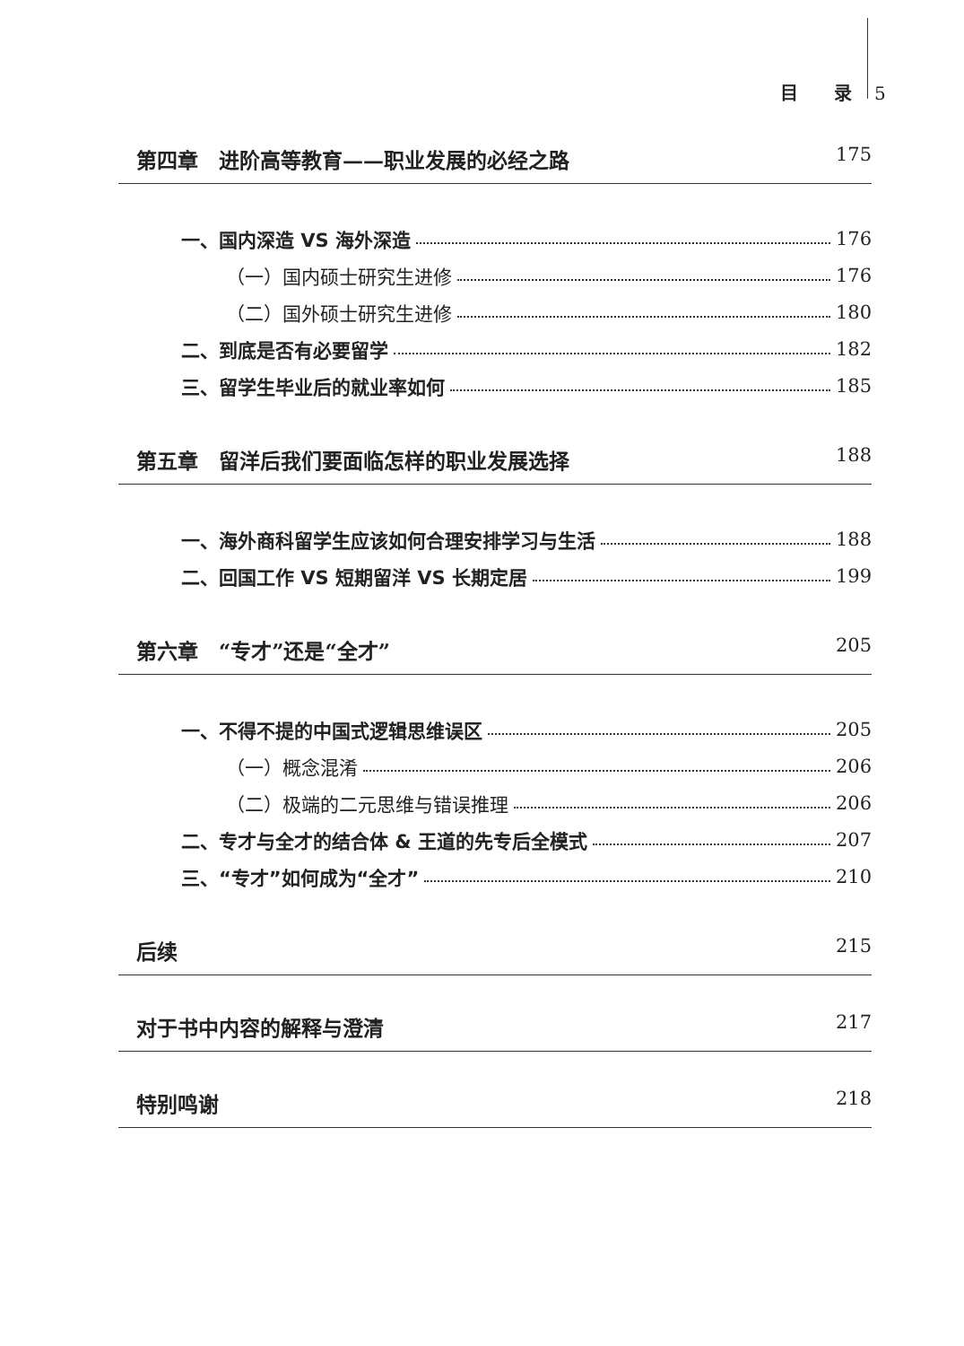目　　录 5
第四章　进阶高等教育——职业发展的必经之路 175
一、国内深造 VS 海外深造 176
（一）国内硕士研究生进修 176
（二）国外硕士研究生进修 180
二、到底是否有必要留学 182
三、留学生毕业后的就业率如何 185
第五章　留洋后我们要面临怎样的职业发展选择 188
一、海外商科留学生应该如何合理安排学习与生活 188
二、回国工作 VS 短期留洋 VS 长期定居 199
第六章　“专才”还是“全才” 205
一、不得不提的中国式逻辑思维误区 205
（一）概念混淆 206
（二）极端的二元思维与错误推理 206
二、专才与全才的结合体 & 王道的先专后全模式 207
三、“专才”如何成为“全才” 210
后续 215
对于书中内容的解释与澄清 217
特别鸣谢 218